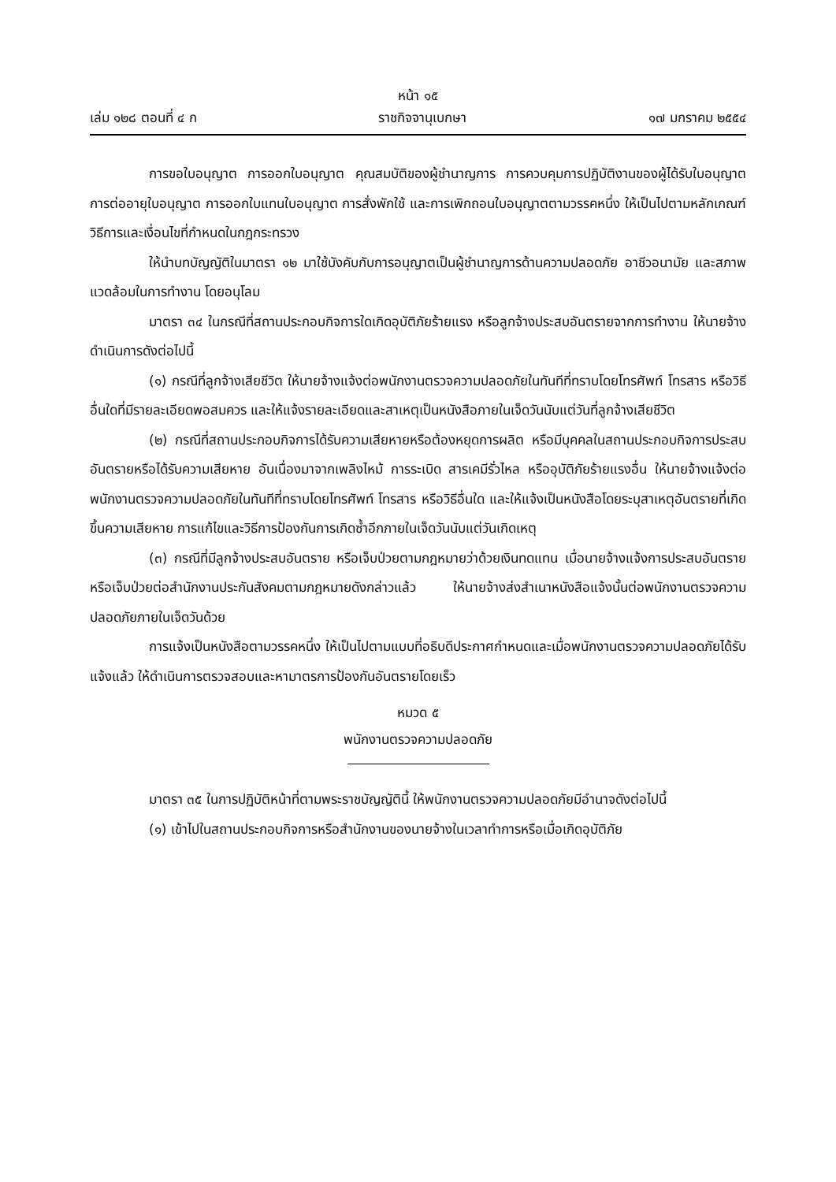หน้า ๑๕
เล่ม ๑๒๘ ตอนที่ ๔ ก ราชกิจจานุเบกษา ๑๗ มกราคม ๒๕๕๔
การขอใบอนุญาต การออกใบอนุญาต คุณสมบัติของผู้ชำนาญการ การควบคุมการปฏิบัติงานของผู้ได้รับใบอนุญาต การต่ออายุใบอนุญาต การออกใบแทนใบอนุญาต การสั่งพักใช้ และการเพิกถอนใบอนุญาตตามวรรคหนึ่ง ให้เป็นไปตามหลักเกณฑ์ วิธีการและเงื่อนไขที่กำหนดในกฎกระทรวง
ให้นำบทบัญญัติในมาตรา ๑๒ มาใช้บังคับกับการอนุญาตเป็นผู้ชำนาญการด้านความปลอดภัย อาชีวอนามัย และสภาพแวดล้อมในการทำงาน โดยอนุโลม
มาตรา ๓๔ ในกรณีที่สถานประกอบกิจการใดเกิดอุบัติภัยร้ายแรง หรือลูกจ้างประสบอันตรายจากการทำงาน ให้นายจ้างดำเนินการดังต่อไปนี้
(๑) กรณีที่ลูกจ้างเสียชีวิต ให้นายจ้างแจ้งต่อพนักงานตรวจความปลอดภัยในทันทีที่ทราบโดยโทรศัพท์ โทรสาร หรือวิธีอื่นใดที่มีรายละเอียดพอสมควร และให้แจ้งรายละเอียดและสาเหตุเป็นหนังสือภายในเจ็ดวันนับแต่วันที่ลูกจ้างเสียชีวิต
(๒) กรณีที่สถานประกอบกิจการได้รับความเสียหายหรือต้องหยุดการผลิต หรือมีบุคคลในสถานประกอบกิจการประสบอันตรายหรือได้รับความเสียหาย อันเนื่องมาจากเพลิงไหม้ การระเบิด สารเคมีรั่วไหล หรืออุบัติภัยร้ายแรงอื่น ให้นายจ้างแจ้งต่อพนักงานตรวจความปลอดภัยในทันทีที่ทราบโดยโทรศัพท์ โทรสาร หรือวิธีอื่นใด และให้แจ้งเป็นหนังสือโดยระบุสาเหตุอันตรายที่เกิดขึ้นความเสียหาย การแก้ไขและวิธีการป้องกันการเกิดซ้ำอีกภายในเจ็ดวันนับแต่วันเกิดเหตุ
(๓) กรณีที่มีลูกจ้างประสบอันตราย หรือเจ็บป่วยตามกฎหมายว่าด้วยเงินทดแทน เมื่อนายจ้างแจ้งการประสบอันตรายหรือเจ็บป่วยต่อสำนักงานประกันสังคมตามกฎหมายดังกล่าวแล้ว ให้นายจ้างส่งสำเนาหนังสือแจ้งนั้นต่อพนักงานตรวจความปลอดภัยภายในเจ็ดวันด้วย
การแจ้งเป็นหนังสือตามวรรคหนึ่ง ให้เป็นไปตามแบบที่อธิบดีประกาศกำหนดและเมื่อพนักงานตรวจความปลอดภัยได้รับแจ้งแล้ว ให้ดำเนินการตรวจสอบและหามาตรการป้องกันอันตรายโดยเร็ว
หมวด ๕
พนักงานตรวจความปลอดภัย
มาตรา ๓๕ ในการปฏิบัติหน้าที่ตามพระราชบัญญัตินี้ ให้พนักงานตรวจความปลอดภัยมีอำนาจดังต่อไปนี้
(๑) เข้าไปในสถานประกอบกิจการหรือสำนักงานของนายจ้างในเวลาทำการหรือเมื่อเกิดอุบัติภัย